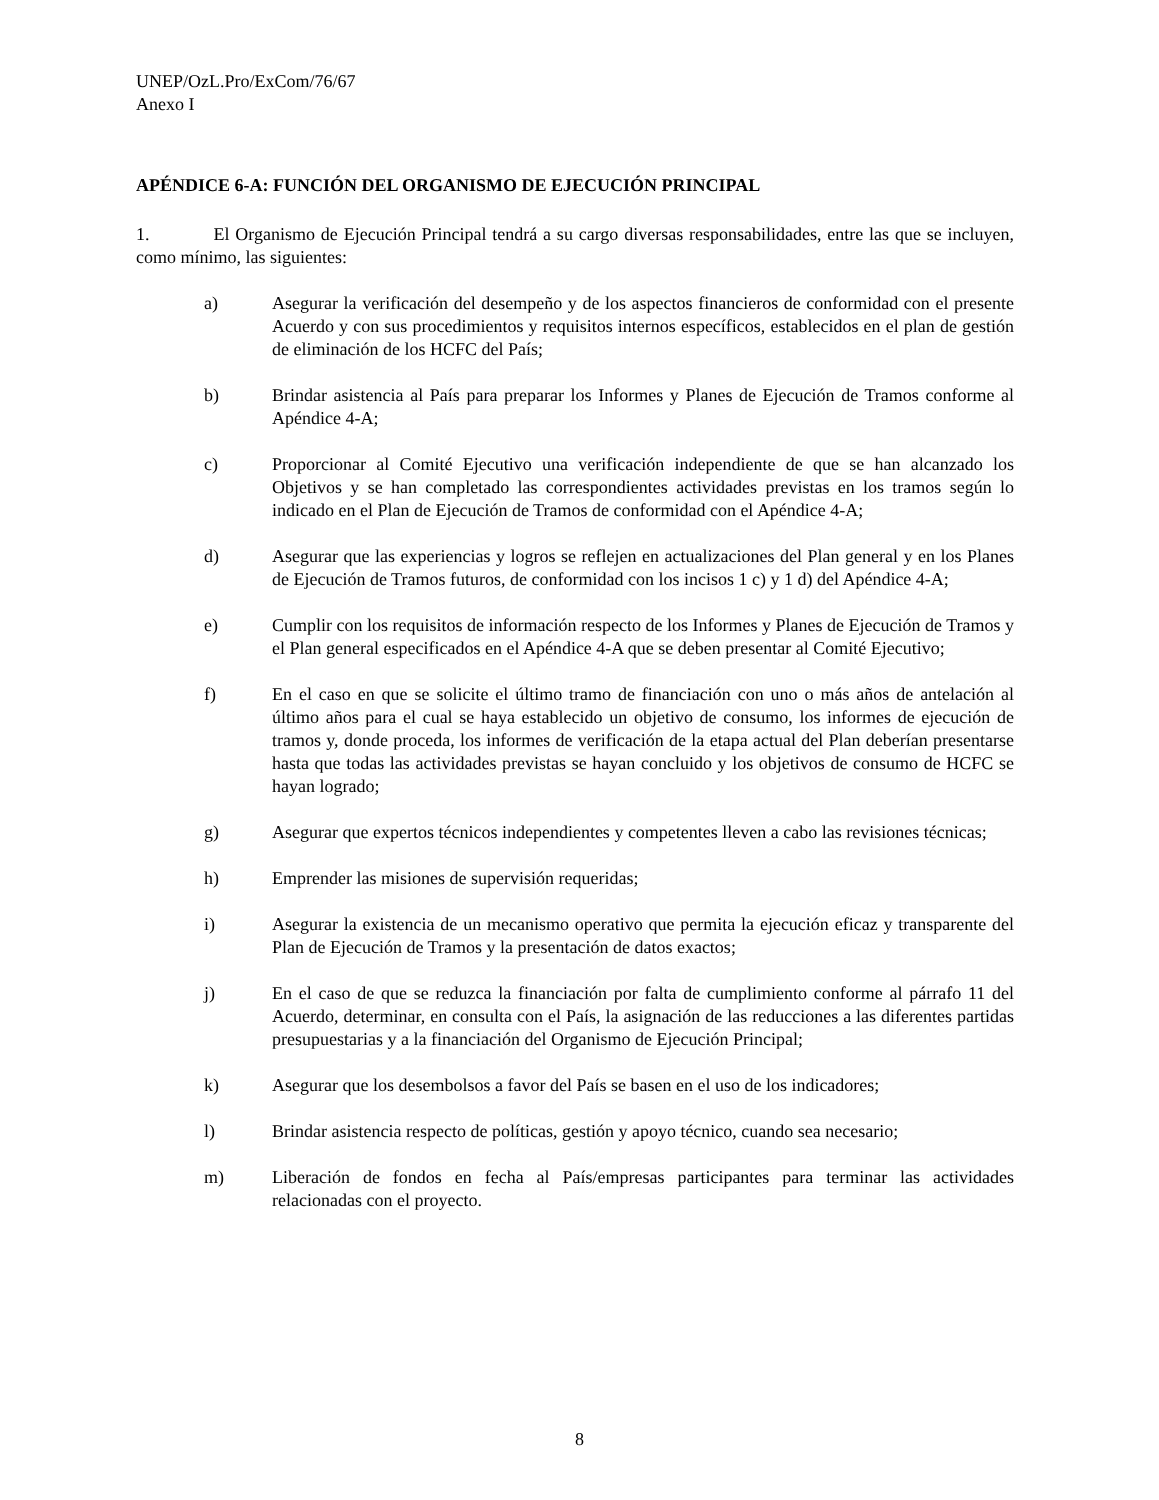UNEP/OzL.Pro/ExCom/76/67
Anexo I
APÉNDICE 6-A: FUNCIÓN DEL ORGANISMO DE EJECUCIÓN PRINCIPAL
1. El Organismo de Ejecución Principal tendrá a su cargo diversas responsabilidades, entre las que se incluyen, como mínimo, las siguientes:
a) Asegurar la verificación del desempeño y de los aspectos financieros de conformidad con el presente Acuerdo y con sus procedimientos y requisitos internos específicos, establecidos en el plan de gestión de eliminación de los HCFC del País;
b) Brindar asistencia al País para preparar los Informes y Planes de Ejecución de Tramos conforme al Apéndice 4-A;
c) Proporcionar al Comité Ejecutivo una verificación independiente de que se han alcanzado los Objetivos y se han completado las correspondientes actividades previstas en los tramos según lo indicado en el Plan de Ejecución de Tramos de conformidad con el Apéndice 4-A;
d) Asegurar que las experiencias y logros se reflejen en actualizaciones del Plan general y en los Planes de Ejecución de Tramos futuros, de conformidad con los incisos 1 c) y 1 d) del Apéndice 4-A;
e) Cumplir con los requisitos de información respecto de los Informes y Planes de Ejecución de Tramos y el Plan general especificados en el Apéndice 4-A que se deben presentar al Comité Ejecutivo;
f) En el caso en que se solicite el último tramo de financiación con uno o más años de antelación al último años para el cual se haya establecido un objetivo de consumo, los informes de ejecución de tramos y, donde proceda, los informes de verificación de la etapa actual del Plan deberían presentarse hasta que todas las actividades previstas se hayan concluido y los objetivos de consumo de HCFC se hayan logrado;
g) Asegurar que expertos técnicos independientes y competentes lleven a cabo las revisiones técnicas;
h) Emprender las misiones de supervisión requeridas;
i) Asegurar la existencia de un mecanismo operativo que permita la ejecución eficaz y transparente del Plan de Ejecución de Tramos y la presentación de datos exactos;
j) En el caso de que se reduzca la financiación por falta de cumplimiento conforme al párrafo 11 del Acuerdo, determinar, en consulta con el País, la asignación de las reducciones a las diferentes partidas presupuestarias y a la financiación del Organismo de Ejecución Principal;
k) Asegurar que los desembolsos a favor del País se basen en el uso de los indicadores;
l) Brindar asistencia respecto de políticas, gestión y apoyo técnico, cuando sea necesario;
m) Liberación de fondos en fecha al País/empresas participantes para terminar las actividades relacionadas con el proyecto.
8